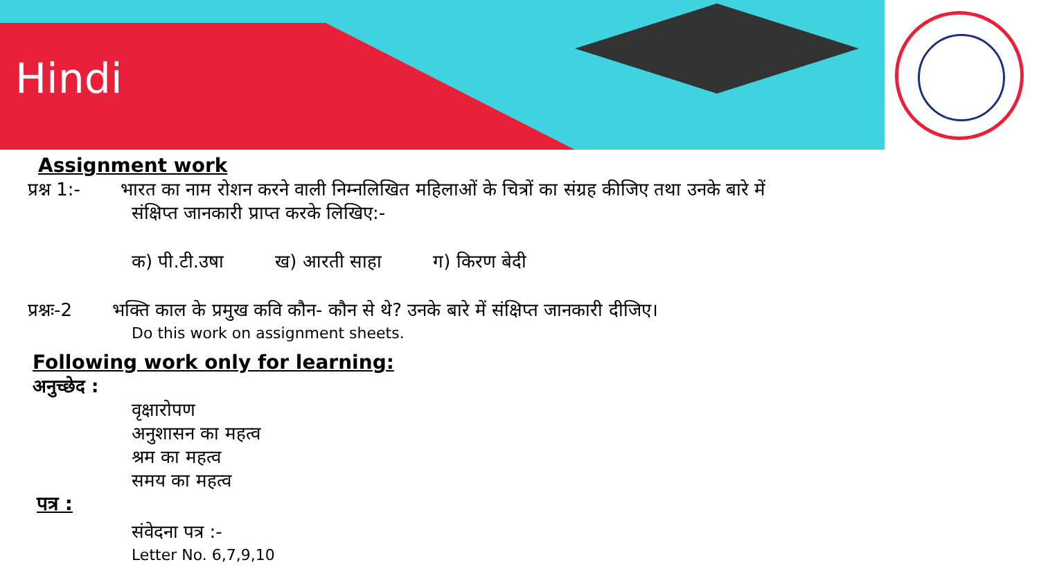Hindi
Assignment work
प्रश्न 1:- भारत का नाम रोशन करने वाली निम्नलिखित महिलाओं के चित्रों का संग्रह कीजिए तथा उनके बारे में
संक्षिप्त जानकारी प्राप्त करके लिखिए:-
क) पी.टी.उषा ख) आरती साहा ग) किरण बेदी
प्रश्नः-2 भक्ति काल के प्रमुख कवि कौन- कौन से थे? उनके बारे में संक्षिप्त जानकारी दीजिए।
Do this work on assignment sheets.
Following work only for learning:
अनुच्छेद :
वृक्षारोपण
अनुशासन का महत्व
श्रम का महत्व
समय का महत्व
पत्र :
संवेदना पत्र :-
Letter No. 6,7,9,10